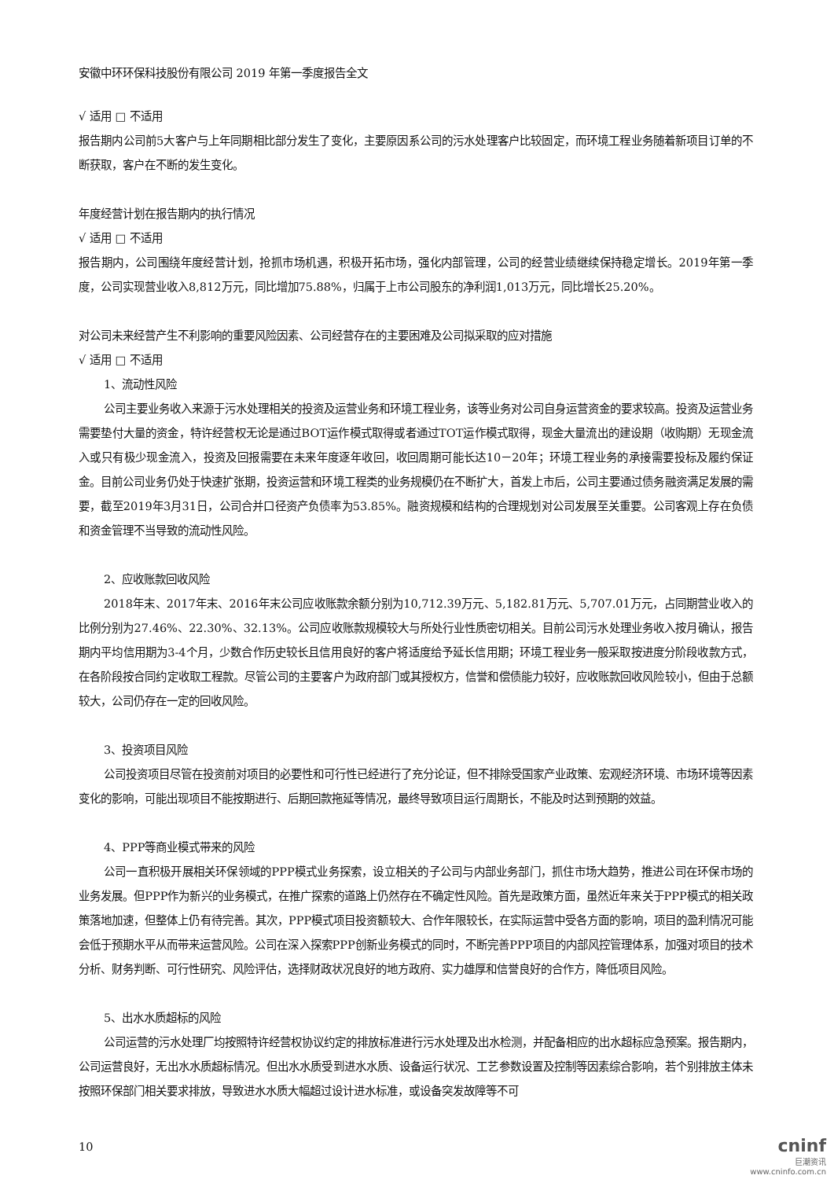安徽中环环保科技股份有限公司 2019 年第一季度报告全文
√ 适用 □ 不适用
报告期内公司前5大客户与上年同期相比部分发生了变化，主要原因系公司的污水处理客户比较固定，而环境工程业务随着新项目订单的不断获取，客户在不断的发生变化。
年度经营计划在报告期内的执行情况
√ 适用 □ 不适用
报告期内，公司围绕年度经营计划，抢抓市场机遇，积极开拓市场，强化内部管理，公司的经营业绩继续保持稳定增长。2019年第一季度，公司实现营业收入8,812万元，同比增加75.88%，归属于上市公司股东的净利润1,013万元，同比增长25.20%。
对公司未来经营产生不利影响的重要风险因素、公司经营存在的主要困难及公司拟采取的应对措施
√ 适用 □ 不适用
1、流动性风险
公司主要业务收入来源于污水处理相关的投资及运营业务和环境工程业务，该等业务对公司自身运营资金的要求较高。投资及运营业务需要垫付大量的资金，特许经营权无论是通过BOT运作模式取得或者通过TOT运作模式取得，现金大量流出的建设期（收购期）无现金流入或只有极少现金流入，投资及回报需要在未来年度逐年收回，收回周期可能长达10－20年；环境工程业务的承接需要投标及履约保证金。目前公司业务仍处于快速扩张期，投资运营和环境工程类的业务规模仍在不断扩大，首发上市后，公司主要通过债务融资满足发展的需要，截至2019年3月31日，公司合并口径资产负债率为53.85%。融资规模和结构的合理规划对公司发展至关重要。公司客观上存在负债和资金管理不当导致的流动性风险。
2、应收账款回收风险
2018年末、2017年末、2016年末公司应收账款余额分别为10,712.39万元、5,182.81万元、5,707.01万元，占同期营业收入的比例分别为27.46%、22.30%、32.13%。公司应收账款规模较大与所处行业性质密切相关。目前公司污水处理业务收入按月确认，报告期内平均信用期为3-4个月，少数合作历史较长且信用良好的客户将适度给予延长信用期；环境工程业务一般采取按进度分阶段收款方式，在各阶段按合同约定收取工程款。尽管公司的主要客户为政府部门或其授权方，信誉和偿债能力较好，应收账款回收风险较小，但由于总额较大，公司仍存在一定的回收风险。
3、投资项目风险
公司投资项目尽管在投资前对项目的必要性和可行性已经进行了充分论证，但不排除受国家产业政策、宏观经济环境、市场环境等因素变化的影响，可能出现项目不能按期进行、后期回款拖延等情况，最终导致项目运行周期长，不能及时达到预期的效益。
4、PPP等商业模式带来的风险
公司一直积极开展相关环保领域的PPP模式业务探索，设立相关的子公司与内部业务部门，抓住市场大趋势，推进公司在环保市场的业务发展。但PPP作为新兴的业务模式，在推广探索的道路上仍然存在不确定性风险。首先是政策方面，虽然近年来关于PPP模式的相关政策落地加速，但整体上仍有待完善。其次，PPP模式项目投资额较大、合作年限较长，在实际运营中受各方面的影响，项目的盈利情况可能会低于预期水平从而带来运营风险。公司在深入探索PPP创新业务模式的同时，不断完善PPP项目的内部风控管理体系，加强对项目的技术分析、财务判断、可行性研究、风险评估，选择财政状况良好的地方政府、实力雄厚和信誉良好的合作方，降低项目风险。
5、出水水质超标的风险
公司运营的污水处理厂均按照特许经营权协议约定的排放标准进行污水处理及出水检测，并配备相应的出水超标应急预案。报告期内，公司运营良好，无出水水质超标情况。但出水水质受到进水水质、设备运行状况、工艺参数设置及控制等因素综合影响，若个别排放主体未按照环保部门相关要求排放，导致进水水质大幅超过设计进水标准，或设备突发故障等不可
10
cninf
巨潮资讯
www.cninfo.com.cn